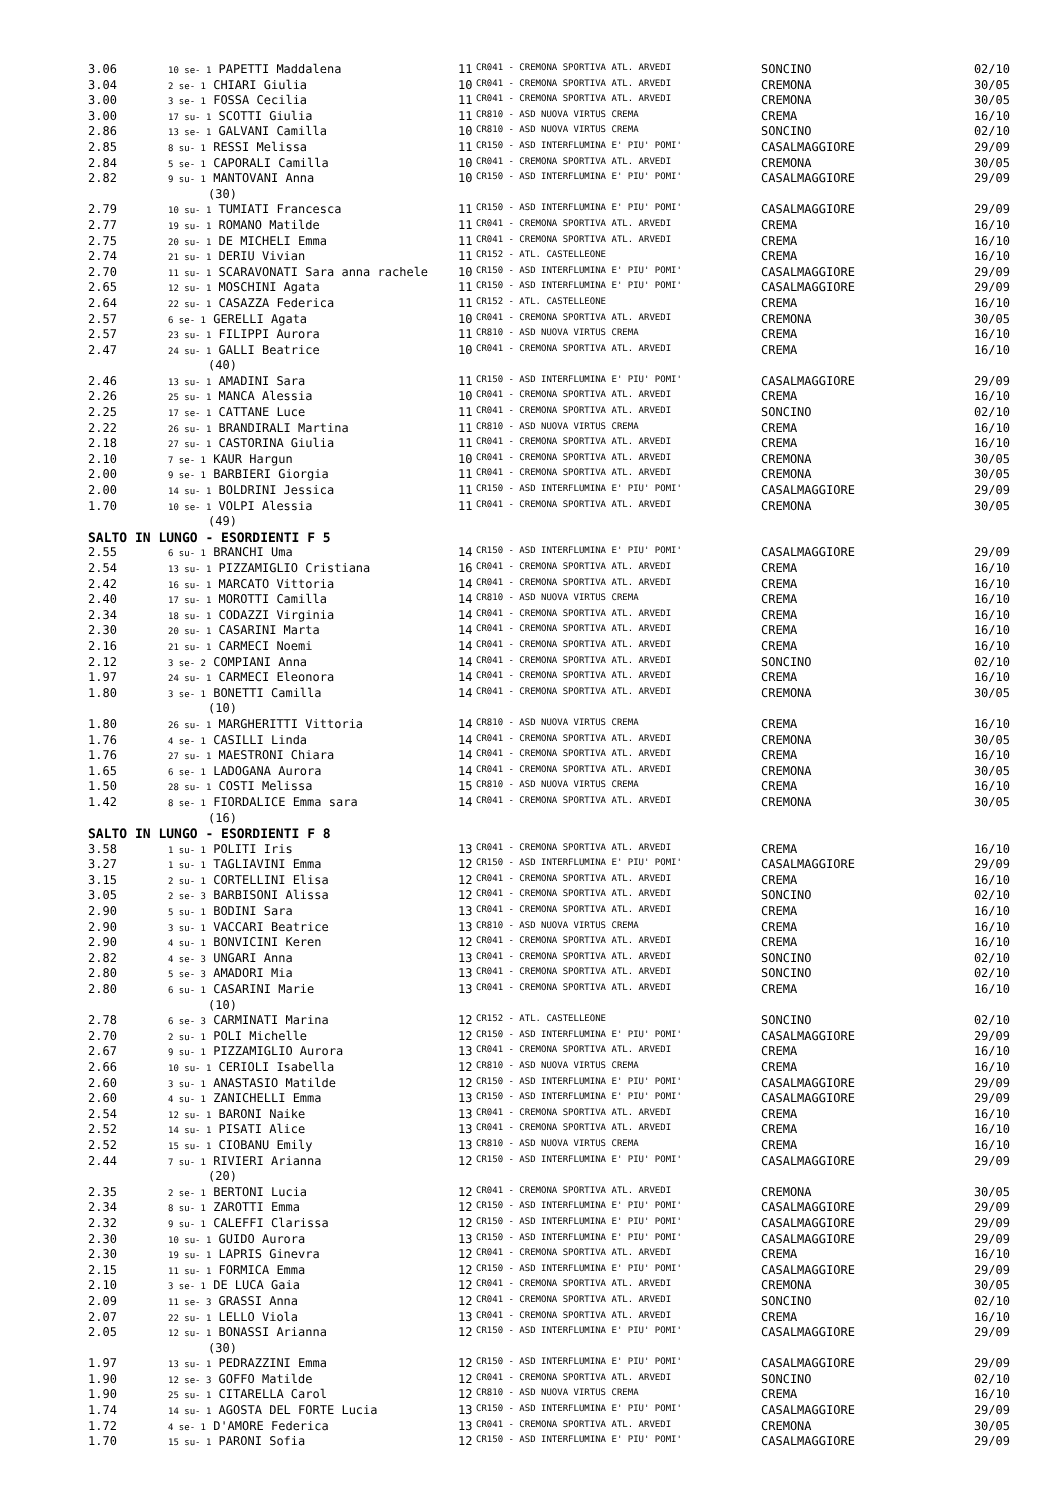| 3.06 | 10 se- 1 PAPETTI Maddalena | 11 | CR041 - CREMONA SPORTIVA ATL. ARVEDI | SONCINO | 02/10 |
| 3.04 | 2 se- 1 CHIARI Giulia | 10 | CR041 - CREMONA SPORTIVA ATL. ARVEDI | CREMONA | 30/05 |
| 3.00 | 3 se- 1 FOSSA Cecilia | 11 | CR041 - CREMONA SPORTIVA ATL. ARVEDI | CREMONA | 30/05 |
| 3.00 | 17 su- 1 SCOTTI Giulia | 11 | CR810 - ASD NUOVA VIRTUS CREMA | CREMA | 16/10 |
| 2.86 | 13 se- 1 GALVANI Camilla | 10 | CR810 - ASD NUOVA VIRTUS CREMA | SONCINO | 02/10 |
| 2.85 | 8 su- 1 RESSI Melissa | 11 | CR150 - ASD INTERFLUMINA E' PIU' POMI' | CASALMAGGIORE | 29/09 |
| 2.84 | 5 se- 1 CAPORALI Camilla | 10 | CR041 - CREMONA SPORTIVA ATL. ARVEDI | CREMONA | 30/05 |
| 2.82 | 9 su- 1 MANTOVANI Anna | 10 | CR150 - ASD INTERFLUMINA E' PIU' POMI' | CASALMAGGIORE | 29/09 |
| (30) | | | | | |
| 2.79 | 10 su- 1 TUMIATI Francesca | 11 | CR150 - ASD INTERFLUMINA E' PIU' POMI' | CASALMAGGIORE | 29/09 |
| 2.77 | 19 su- 1 ROMANO Matilde | 11 | CR041 - CREMONA SPORTIVA ATL. ARVEDI | CREMA | 16/10 |
| 2.75 | 20 su- 1 DE MICHELI Emma | 11 | CR041 - CREMONA SPORTIVA ATL. ARVEDI | CREMA | 16/10 |
| 2.74 | 21 su- 1 DERIU Vivian | 11 | CR152 - ATL. CASTELLEONE | CREMA | 16/10 |
| 2.70 | 11 su- 1 SCARAVONATI Sara anna rachele | 10 | CR150 - ASD INTERFLUMINA E' PIU' POMI' | CASALMAGGIORE | 29/09 |
| 2.65 | 12 su- 1 MOSCHINI Agata | 11 | CR150 - ASD INTERFLUMINA E' PIU' POMI' | CASALMAGGIORE | 29/09 |
| 2.64 | 22 su- 1 CASAZZA Federica | 11 | CR152 - ATL. CASTELLEONE | CREMA | 16/10 |
| 2.57 | 6 se- 1 GERELLI Agata | 10 | CR041 - CREMONA SPORTIVA ATL. ARVEDI | CREMONA | 30/05 |
| 2.57 | 23 su- 1 FILIPPI Aurora | 11 | CR810 - ASD NUOVA VIRTUS CREMA | CREMA | 16/10 |
| 2.47 | 24 su- 1 GALLI Beatrice | 10 | CR041 - CREMONA SPORTIVA ATL. ARVEDI | CREMA | 16/10 |
| (40) | | | | | |
| 2.46 | 13 su- 1 AMADINI Sara | 11 | CR150 - ASD INTERFLUMINA E' PIU' POMI' | CASALMAGGIORE | 29/09 |
| 2.26 | 25 su- 1 MANCA Alessia | 10 | CR041 - CREMONA SPORTIVA ATL. ARVEDI | CREMA | 16/10 |
| 2.25 | 17 se- 1 CATTANE Luce | 11 | CR041 - CREMONA SPORTIVA ATL. ARVEDI | SONCINO | 02/10 |
| 2.22 | 26 su- 1 BRANDIRALI Martina | 11 | CR810 - ASD NUOVA VIRTUS CREMA | CREMA | 16/10 |
| 2.18 | 27 su- 1 CASTORINA Giulia | 11 | CR041 - CREMONA SPORTIVA ATL. ARVEDI | CREMA | 16/10 |
| 2.10 | 7 se- 1 KAUR Hargun | 10 | CR041 - CREMONA SPORTIVA ATL. ARVEDI | CREMONA | 30/05 |
| 2.00 | 9 se- 1 BARBIERI Giorgia | 11 | CR041 - CREMONA SPORTIVA ATL. ARVEDI | CREMONA | 30/05 |
| 2.00 | 14 su- 1 BOLDRINI Jessica | 11 | CR150 - ASD INTERFLUMINA E' PIU' POMI' | CASALMAGGIORE | 29/09 |
| 1.70 | 10 se- 1 VOLPI Alessia | 11 | CR041 - CREMONA SPORTIVA ATL. ARVEDI | CREMONA | 30/05 |
| (49) | | | | | |
| SALTO IN LUNGO - ESORDIENTI F 5 | | | | | |
| 2.55 | 6 su- 1 BRANCHI Uma | 14 | CR150 - ASD INTERFLUMINA E' PIU' POMI' | CASALMAGGIORE | 29/09 |
| 2.54 | 13 su- 1 PIZZAMIGLIO Cristiana | 16 | CR041 - CREMONA SPORTIVA ATL. ARVEDI | CREMA | 16/10 |
| 2.42 | 16 su- 1 MARCATO Vittoria | 14 | CR041 - CREMONA SPORTIVA ATL. ARVEDI | CREMA | 16/10 |
| 2.40 | 17 su- 1 MOROTTI Camilla | 14 | CR810 - ASD NUOVA VIRTUS CREMA | CREMA | 16/10 |
| 2.34 | 18 su- 1 CODAZZI Virginia | 14 | CR041 - CREMONA SPORTIVA ATL. ARVEDI | CREMA | 16/10 |
| 2.30 | 20 su- 1 CASARINI Marta | 14 | CR041 - CREMONA SPORTIVA ATL. ARVEDI | CREMA | 16/10 |
| 2.16 | 21 su- 1 CARMECI Noemi | 14 | CR041 - CREMONA SPORTIVA ATL. ARVEDI | CREMA | 16/10 |
| 2.12 | 3 se- 2 COMPIANI Anna | 14 | CR041 - CREMONA SPORTIVA ATL. ARVEDI | SONCINO | 02/10 |
| 1.97 | 24 su- 1 CARMECI Eleonora | 14 | CR041 - CREMONA SPORTIVA ATL. ARVEDI | CREMA | 16/10 |
| 1.80 | 3 se- 1 BONETTI Camilla | 14 | CR041 - CREMONA SPORTIVA ATL. ARVEDI | CREMONA | 30/05 |
| (10) | | | | | |
| 1.80 | 26 su- 1 MARGHERITTI Vittoria | 14 | CR810 - ASD NUOVA VIRTUS CREMA | CREMA | 16/10 |
| 1.76 | 4 se- 1 CASILLI Linda | 14 | CR041 - CREMONA SPORTIVA ATL. ARVEDI | CREMONA | 30/05 |
| 1.76 | 27 su- 1 MAESTRONI Chiara | 14 | CR041 - CREMONA SPORTIVA ATL. ARVEDI | CREMA | 16/10 |
| 1.65 | 6 se- 1 LADOGANA Aurora | 14 | CR041 - CREMONA SPORTIVA ATL. ARVEDI | CREMONA | 30/05 |
| 1.50 | 28 su- 1 COSTI Melissa | 15 | CR810 - ASD NUOVA VIRTUS CREMA | CREMA | 16/10 |
| 1.42 | 8 se- 1 FIORDALICE Emma sara | 14 | CR041 - CREMONA SPORTIVA ATL. ARVEDI | CREMONA | 30/05 |
| (16) | | | | | |
| SALTO IN LUNGO - ESORDIENTI F 8 | | | | | |
| 3.58 | 1 su- 1 POLITI Iris | 13 | CR041 - CREMONA SPORTIVA ATL. ARVEDI | CREMA | 16/10 |
| 3.27 | 1 su- 1 TAGLIAVINI Emma | 12 | CR150 - ASD INTERFLUMINA E' PIU' POMI' | CASALMAGGIORE | 29/09 |
| 3.15 | 2 su- 1 CORTELLINI Elisa | 12 | CR041 - CREMONA SPORTIVA ATL. ARVEDI | CREMA | 16/10 |
| 3.05 | 2 se- 3 BARBISONI Alissa | 12 | CR041 - CREMONA SPORTIVA ATL. ARVEDI | SONCINO | 02/10 |
| 2.90 | 5 su- 1 BODINI Sara | 13 | CR041 - CREMONA SPORTIVA ATL. ARVEDI | CREMA | 16/10 |
| 2.90 | 3 su- 1 VACCARI Beatrice | 13 | CR810 - ASD NUOVA VIRTUS CREMA | CREMA | 16/10 |
| 2.90 | 4 su- 1 BONVICINI Keren | 12 | CR041 - CREMONA SPORTIVA ATL. ARVEDI | CREMA | 16/10 |
| 2.82 | 4 se- 3 UNGARI Anna | 13 | CR041 - CREMONA SPORTIVA ATL. ARVEDI | SONCINO | 02/10 |
| 2.80 | 5 se- 3 AMADORI Mia | 13 | CR041 - CREMONA SPORTIVA ATL. ARVEDI | SONCINO | 02/10 |
| 2.80 | 6 su- 1 CASARINI Marie | 13 | CR041 - CREMONA SPORTIVA ATL. ARVEDI | CREMA | 16/10 |
| (10) | | | | | |
| 2.78 | 6 se- 3 CARMINATI Marina | 12 | CR152 - ATL. CASTELLEONE | SONCINO | 02/10 |
| 2.70 | 2 su- 1 POLI Michelle | 12 | CR150 - ASD INTERFLUMINA E' PIU' POMI' | CASALMAGGIORE | 29/09 |
| 2.67 | 9 su- 1 PIZZAMIGLIO Aurora | 13 | CR041 - CREMONA SPORTIVA ATL. ARVEDI | CREMA | 16/10 |
| 2.66 | 10 su- 1 CERIOLI Isabella | 12 | CR810 - ASD NUOVA VIRTUS CREMA | CREMA | 16/10 |
| 2.60 | 3 su- 1 ANASTASIO Matilde | 12 | CR150 - ASD INTERFLUMINA E' PIU' POMI' | CASALMAGGIORE | 29/09 |
| 2.60 | 4 su- 1 ZANICHELLI Emma | 13 | CR150 - ASD INTERFLUMINA E' PIU' POMI' | CASALMAGGIORE | 29/09 |
| 2.54 | 12 su- 1 BARONI Naike | 13 | CR041 - CREMONA SPORTIVA ATL. ARVEDI | CREMA | 16/10 |
| 2.52 | 14 su- 1 PISATI Alice | 13 | CR041 - CREMONA SPORTIVA ATL. ARVEDI | CREMA | 16/10 |
| 2.52 | 15 su- 1 CIOBANU Emily | 13 | CR810 - ASD NUOVA VIRTUS CREMA | CREMA | 16/10 |
| 2.44 | 7 su- 1 RIVIERI Arianna | 12 | CR150 - ASD INTERFLUMINA E' PIU' POMI' | CASALMAGGIORE | 29/09 |
| (20) | | | | | |
| 2.35 | 2 se- 1 BERTONI Lucia | 12 | CR041 - CREMONA SPORTIVA ATL. ARVEDI | CREMONA | 30/05 |
| 2.34 | 8 su- 1 ZAROTTI Emma | 12 | CR150 - ASD INTERFLUMINA E' PIU' POMI' | CASALMAGGIORE | 29/09 |
| 2.32 | 9 su- 1 CALEFFI Clarissa | 12 | CR150 - ASD INTERFLUMINA E' PIU' POMI' | CASALMAGGIORE | 29/09 |
| 2.30 | 10 su- 1 GUIDO Aurora | 13 | CR150 - ASD INTERFLUMINA E' PIU' POMI' | CASALMAGGIORE | 29/09 |
| 2.30 | 19 su- 1 LAPRIS Ginevra | 12 | CR041 - CREMONA SPORTIVA ATL. ARVEDI | CREMA | 16/10 |
| 2.15 | 11 su- 1 FORMICA Emma | 12 | CR150 - ASD INTERFLUMINA E' PIU' POMI' | CASALMAGGIORE | 29/09 |
| 2.10 | 3 se- 1 DE LUCA Gaia | 12 | CR041 - CREMONA SPORTIVA ATL. ARVEDI | CREMONA | 30/05 |
| 2.09 | 11 se- 3 GRASSI Anna | 12 | CR041 - CREMONA SPORTIVA ATL. ARVEDI | SONCINO | 02/10 |
| 2.07 | 22 su- 1 LELLO Viola | 13 | CR041 - CREMONA SPORTIVA ATL. ARVEDI | CREMA | 16/10 |
| 2.05 | 12 su- 1 BONASSI Arianna | 12 | CR150 - ASD INTERFLUMINA E' PIU' POMI' | CASALMAGGIORE | 29/09 |
| (30) | | | | | |
| 1.97 | 13 su- 1 PEDRAZZINI Emma | 12 | CR150 - ASD INTERFLUMINA E' PIU' POMI' | CASALMAGGIORE | 29/09 |
| 1.90 | 12 se- 3 GOFFO Matilde | 12 | CR041 - CREMONA SPORTIVA ATL. ARVEDI | SONCINO | 02/10 |
| 1.90 | 25 su- 1 CITARELLA Carol | 12 | CR810 - ASD NUOVA VIRTUS CREMA | CREMA | 16/10 |
| 1.74 | 14 su- 1 AGOSTA DEL FORTE Lucia | 13 | CR150 - ASD INTERFLUMINA E' PIU' POMI' | CASALMAGGIORE | 29/09 |
| 1.72 | 4 se- 1 D'AMORE Federica | 13 | CR041 - CREMONA SPORTIVA ATL. ARVEDI | CREMONA | 30/05 |
| 1.70 | 15 su- 1 PARONI Sofia | 12 | CR150 - ASD INTERFLUMINA E' PIU' POMI' | CASALMAGGIORE | 29/09 |